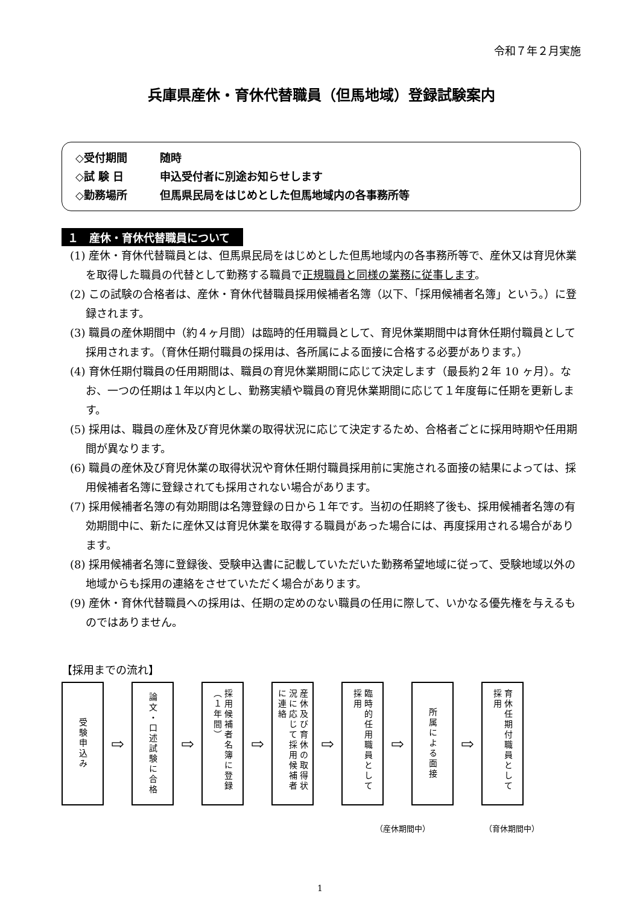令和７年２月実施
兵庫県産休・育休代替職員（但馬地域）登録試験案内
◇受付期間 随時
◇試 験 日 申込受付者に別途お知らせします
◇勤務場所 但馬県民局をはじめとした但馬地域内の各事務所等
１　産休・育休代替職員について
(1) 産休・育休代替職員とは、但馬県民局をはじめとした但馬地域内の各事務所等で、産休又は育児休業を取得した職員の代替として勤務する職員で正規職員と同様の業務に従事します。
(2) この試験の合格者は、産休・育休代替職員採用候補者名簿（以下、「採用候補者名簿」という。）に登録されます。
(3) 職員の産休期間中（約４ヶ月間）は臨時的任用職員として、育児休業期間中は育休任期付職員として採用されます。（育休任期付職員の採用は、各所属による面接に合格する必要があります。）
(4) 育休任期付職員の任用期間は、職員の育児休業期間に応じて決定します（最長約２年 10 ヶ月）。なお、一つの任期は１年以内とし、勤務実績や職員の育児休業期間に応じて１年度毎に任期を更新します。
(5) 採用は、職員の産休及び育児休業の取得状況に応じて決定するため、合格者ごとに採用時期や任用期間が異なります。
(6) 職員の産休及び育児休業の取得状況や育休任期付職員採用前に実施される面接の結果によっては、採用候補者名簿に登録されても採用されない場合があります。
(7) 採用候補者名簿の有効期間は名簿登録の日から１年です。当初の任期終了後も、採用候補者名簿の有効期間中に、新たに産休又は育児休業を取得する職員があった場合には、再度採用される場合があります。
(8) 採用候補者名簿に登録後、受験申込書に記載していただいた勤務希望地域に従って、受験地域以外の地域からも採用の連絡をさせていただく場合があります。
(9) 産休・育休代替職員への採用は、任期の定めのない職員の任用に際して、いかなる優先権を与えるものではありません。
【採用までの流れ】
受験申込み
⇨
論文・口述試験に合格
⇨
採用候補者名簿に登録（１年間）
⇨
産休及び育休の取得状況に応じて採用候補者に連絡
⇨
臨時的任用職員として採用
⇨
所属による面接
⇨
育休任期付職員として採用
（産休期間中） （育休期間中）
1